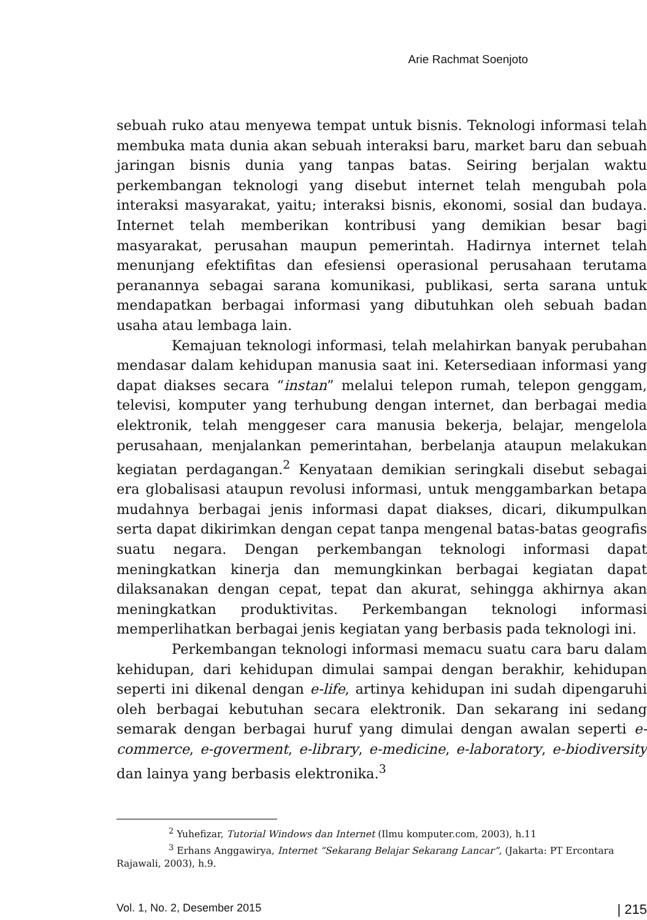Arie Rachmat Soenjoto
sebuah ruko atau menyewa tempat untuk bisnis. Teknologi informasi telah membuka mata dunia akan sebuah interaksi baru, market baru dan sebuah jaringan bisnis dunia yang tanpas batas. Seiring berjalan waktu perkembangan teknologi yang disebut internet telah mengubah pola interaksi masyarakat, yaitu; interaksi bisnis, ekonomi, sosial dan budaya. Internet telah memberikan kontribusi yang demikian besar bagi masyarakat, perusahan maupun pemerintah. Hadirnya internet telah menunjang efektifitas dan efesiensi operasional perusahaan terutama peranannya sebagai sarana komunikasi, publikasi, serta sarana untuk mendapatkan berbagai informasi yang dibutuhkan oleh sebuah badan usaha atau lembaga lain.
Kemajuan teknologi informasi, telah melahirkan banyak perubahan mendasar dalam kehidupan manusia saat ini. Ketersediaan informasi yang dapat diakses secara “instan” melalui telepon rumah, telepon genggam, televisi, komputer yang terhubung dengan internet, dan berbagai media elektronik, telah menggeser cara manusia bekerja, belajar, mengelola perusahaan, menjalankan pemerintahan, berbelanja ataupun melakukan kegiatan perdagangan.<sup>2</sup> Kenyataan demikian seringkali disebut sebagai era globalisasi ataupun revolusi informasi, untuk menggambarkan betapa mudahnya berbagai jenis informasi dapat diakses, dicari, dikumpulkan serta dapat dikirimkan dengan cepat tanpa mengenal batas-batas geografis suatu negara. Dengan perkembangan teknologi informasi dapat meningkatkan kinerja dan memungkinkan berbagai kegiatan dapat dilaksanakan dengan cepat, tepat dan akurat, sehingga akhirnya akan meningkatkan produktivitas. Perkembangan teknologi informasi memperlihatkan berbagai jenis kegiatan yang berbasis pada teknologi ini.
Perkembangan teknologi informasi memacu suatu cara baru dalam kehidupan, dari kehidupan dimulai sampai dengan berakhir, kehidupan seperti ini dikenal dengan e-life, artinya kehidupan ini sudah dipengaruhi oleh berbagai kebutuhan secara elektronik. Dan sekarang ini sedang semarak dengan berbagai huruf yang dimulai dengan awalan seperti e-commerce, e-goverment, e-library, e-medicine, e-laboratory, e-biodiversity dan lainya yang berbasis elektronika.<sup>3</sup>
<sup>2</sup> Yuhefizar, Tutorial Windows dan Internet (Ilmu komputer.com, 2003), h.11
<sup>3</sup> Erhans Anggawirya, Internet “Sekarang Belajar Sekarang Lancar”, (Jakarta: PT Ercontara Rajawali, 2003), h.9.
Vol. 1, No. 2, Desember 2015 | 215